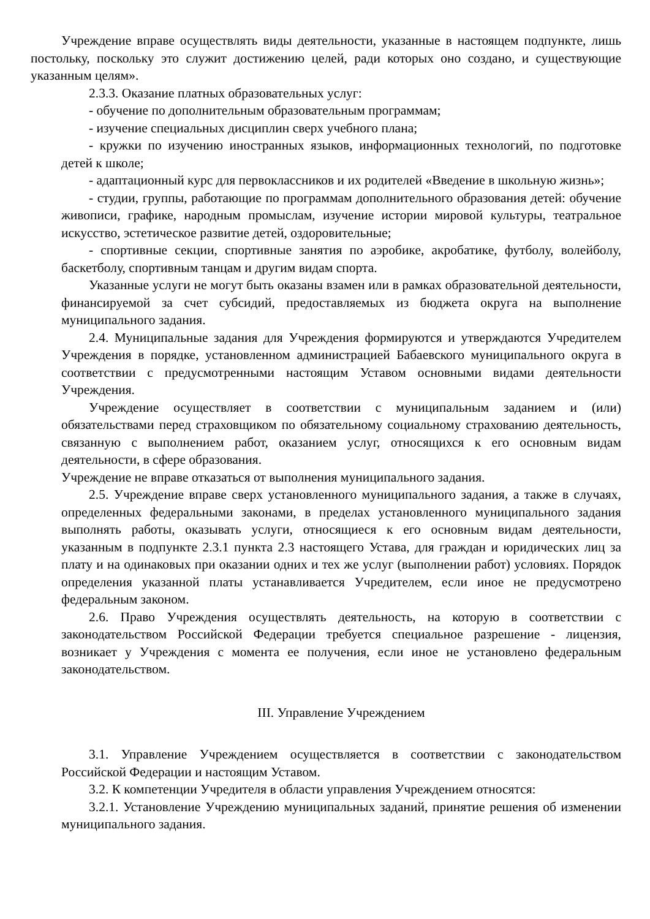Учреждение вправе осуществлять виды деятельности, указанные в настоящем подпункте, лишь постольку, поскольку это служит достижению целей, ради которых оно создано, и существующие указанным целям».
2.3.3. Оказание платных образовательных услуг:
- обучение по дополнительным образовательным программам;
- изучение специальных дисциплин сверх учебного плана;
- кружки по изучению иностранных языков, информационных технологий, по подготовке детей к школе;
- адаптационный курс для первоклассников и их родителей «Введение в школьную жизнь»;
- студии, группы, работающие по программам дополнительного образования детей: обучение живописи, графике, народным промыслам, изучение истории мировой культуры, театральное искусство, эстетическое развитие детей, оздоровительные;
- спортивные секции, спортивные занятия по аэробике, акробатике, футболу, волейболу, баскетболу, спортивным танцам и другим видам спорта.
Указанные услуги не могут быть оказаны взамен или в рамках образовательной деятельности, финансируемой за счет субсидий, предоставляемых из бюджета округа на выполнение муниципального задания.
2.4. Муниципальные задания для Учреждения формируются и утверждаются Учредителем Учреждения в порядке, установленном администрацией Бабаевского муниципального округа в соответствии с предусмотренными настоящим Уставом основными видами деятельности Учреждения.
Учреждение осуществляет в соответствии с муниципальным заданием и (или) обязательствами перед страховщиком по обязательному социальному страхованию деятельность, связанную с выполнением работ, оказанием услуг, относящихся к его основным видам деятельности, в сфере образования.
Учреждение не вправе отказаться от выполнения муниципального задания.
2.5. Учреждение вправе сверх установленного муниципального задания, а также в случаях, определенных федеральными законами, в пределах установленного муниципального задания выполнять работы, оказывать услуги, относящиеся к его основным видам деятельности, указанным в подпункте 2.3.1 пункта 2.3 настоящего Устава, для граждан и юридических лиц за плату и на одинаковых при оказании одних и тех же услуг (выполнении работ) условиях. Порядок определения указанной платы устанавливается Учредителем, если иное не предусмотрено федеральным законом.
2.6. Право Учреждения осуществлять деятельность, на которую в соответствии с законодательством Российской Федерации требуется специальное разрешение - лицензия, возникает у Учреждения с момента ее получения, если иное не установлено федеральным законодательством.
III. Управление Учреждением
3.1. Управление Учреждением осуществляется в соответствии с законодательством Российской Федерации и настоящим Уставом.
3.2. К компетенции Учредителя в области управления Учреждением относятся:
3.2.1. Установление Учреждению муниципальных заданий, принятие решения об изменении муниципального задания.